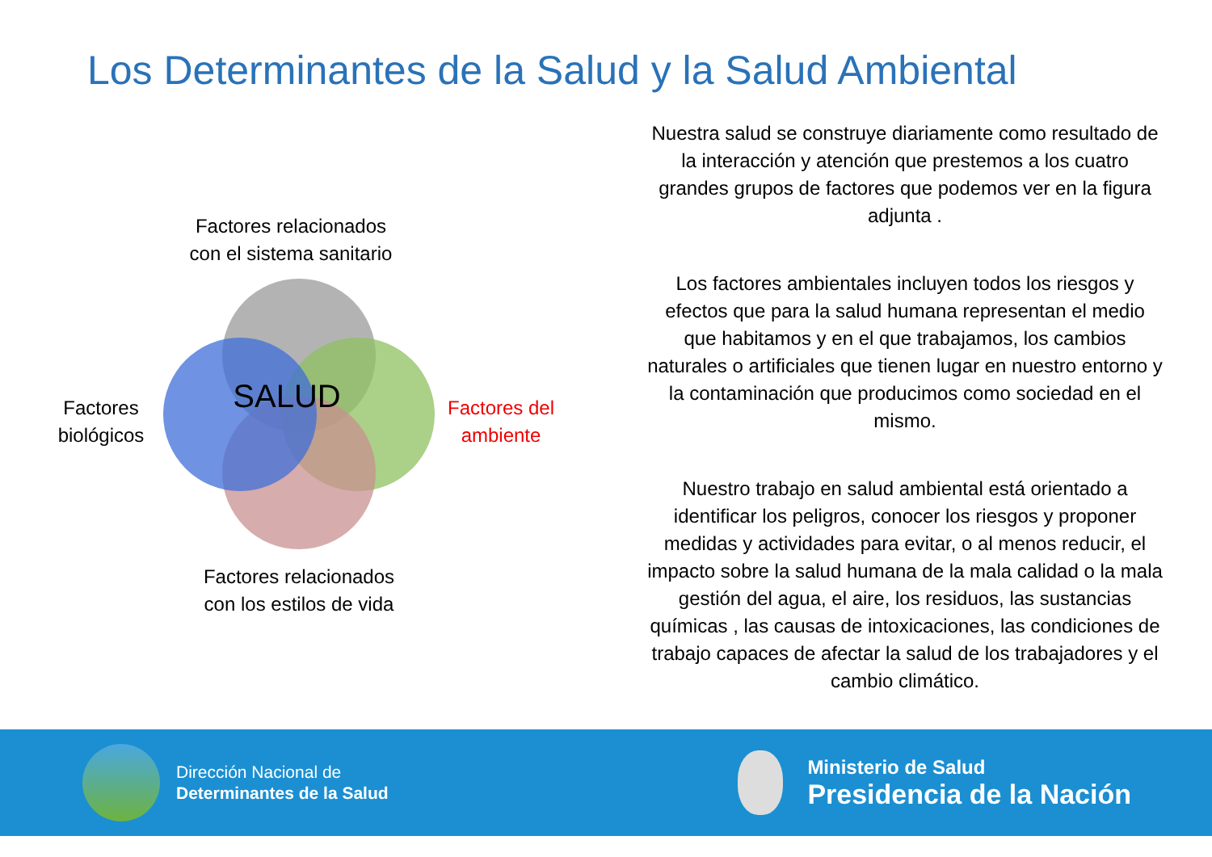Los Determinantes de la Salud y la Salud Ambiental
Factores relacionados con el sistema sanitario
SALUD
Factores biológicos
Factores del ambiente
Factores relacionados con los estilos de vida
Nuestra salud se construye diariamente como resultado de la interacción y atención que prestemos a los cuatro grandes grupos de factores que podemos ver en la figura adjunta .
Los factores ambientales incluyen todos los riesgos y efectos que para la salud humana representan el medio que habitamos y en el que trabajamos, los cambios naturales o artificiales que tienen lugar en nuestro entorno y la contaminación que producimos como sociedad en el mismo.
Nuestro trabajo en salud ambiental está orientado a identificar los peligros, conocer los riesgos y proponer medidas y actividades para evitar, o al menos reducir, el impacto sobre la salud humana de la mala calidad o la mala gestión del agua, el aire, los residuos, las sustancias químicas , las causas de intoxicaciones, las condiciones de trabajo capaces de afectar la salud de los trabajadores y el cambio climático.
Dirección Nacional de
Determinantes de la Salud
Ministerio de Salud
Presidencia de la Nación